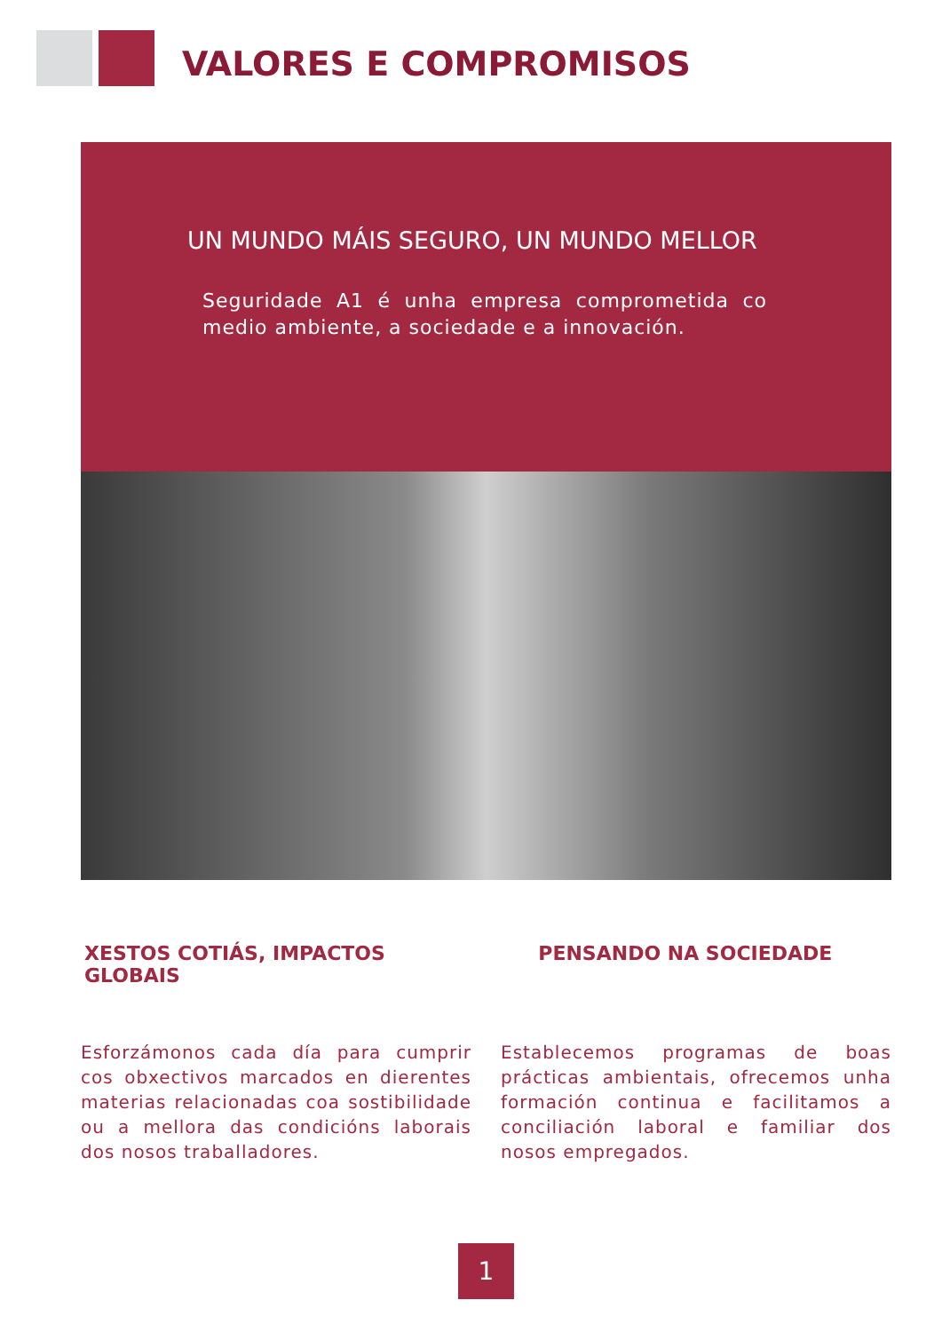VALORES E COMPROMISOS
UN MUNDO MÁIS SEGURO, UN MUNDO MELLOR
Seguridade A1 é unha empresa comprometida co medio ambiente, a sociedade e a innovación.
XESTOS COTIÁS, IMPACTOS GLOBAIS
Esforzámonos cada día para cumprir cos obxectivos marcados en dierentes materias relacionadas coa sostibilidade ou a mellora das condicións laborais dos nosos traballadores.
PENSANDO NA SOCIEDADE
Establecemos programas de boas prácticas ambientais, ofrecemos unha formación continua e facilitamos a conciliación laboral e familiar dos nosos empregados.
1